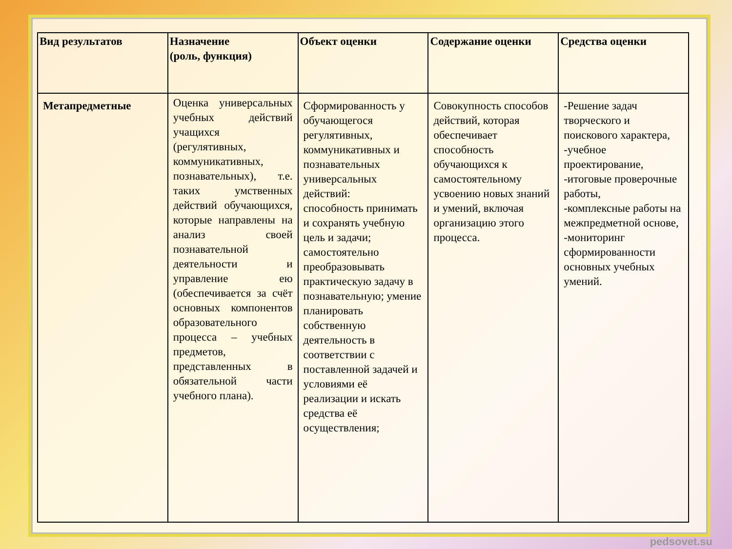| Вид результатов | Назначение (роль, функция) | Объект оценки | Содержание оценки | Средства оценки |
| --- | --- | --- | --- | --- |
| Метапредметные | Оценка универсальных учебных действий учащихся (регулятивных, коммуникативных, познавательных), т.е. таких умственных действий обучающихся, которые направлены на анализ своей познавательной деятельности и управление ею (обеспечивается за счёт основных компонентов образовательного процесса – учебных предметов, представленных в обязательной части учебного плана). | Сформированность у обучающегося регулятивных, коммуникативных и познавательных универсальных действий: способность принимать и сохранять учебную цель и задачи; самостоятельно преобразовывать практическую задачу в познавательную; умение планировать собственную деятельность в соответствии с поставленной задачей и условиями её реализации и искать средства её осуществления; | Совокупность способов действий, которая обеспечивает способность обучающихся к самостоятельному усвоению новых знаний и умений, включая организацию этого процесса. | -Решение задач творческого и поискового характера, -учебное проектирование, -итоговые проверочные работы, -комплексные работы на межпредметной основе, -мониторинг сформированности основных учебных умений. |
pedsovet.su